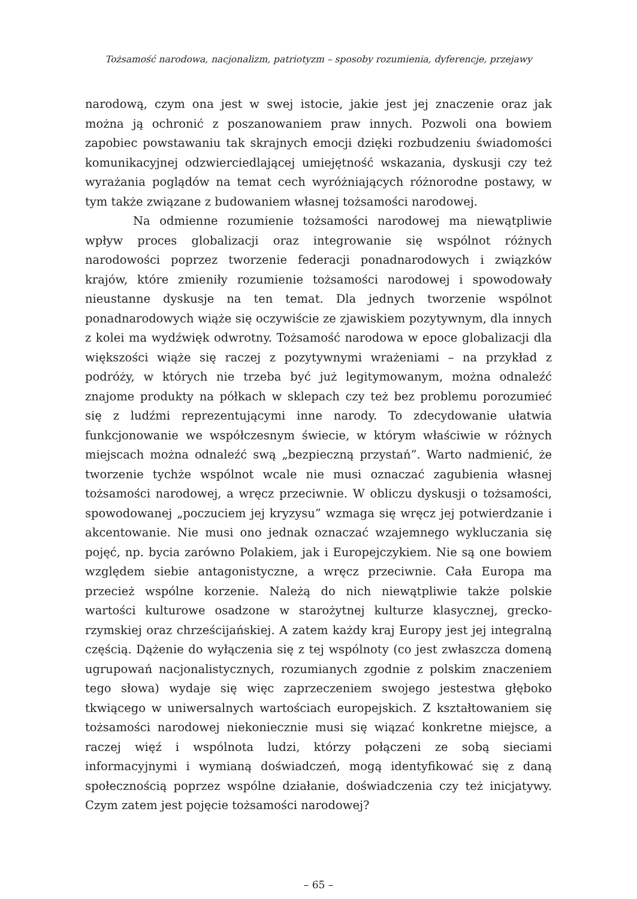Tożsamość narodowa, nacjonalizm, patriotyzm – sposoby rozumienia, dyferencje, przejawy
narodową, czym ona jest w swej istocie, jakie jest jej znaczenie oraz jak można ją ochronić z poszanowaniem praw innych. Pozwoli ona bowiem zapobiec powstawaniu tak skrajnych emocji dzięki rozbudzeniu świadomości komunikacyjnej odzwierciedlającej umiejętność wskazania, dyskusji czy też wyrażania poglądów na temat cech wyróżniających różnorodne postawy, w tym także związane z budowaniem własnej tożsamości narodowej.
Na odmienne rozumienie tożsamości narodowej ma niewątpliwie wpływ proces globalizacji oraz integrowanie się wspólnot różnych narodowości poprzez tworzenie federacji ponadnarodowych i związków krajów, które zmieniły rozumienie tożsamości narodowej i spowodowały nieustanne dyskusje na ten temat. Dla jednych tworzenie wspólnot ponadnarodowych wiąże się oczywiście ze zjawiskiem pozytywnym, dla innych z kolei ma wydźwięk odwrotny. Tożsamość narodowa w epoce globalizacji dla większości wiąże się raczej z pozytywnymi wrażeniami – na przykład z podróży, w których nie trzeba być już legitymowanym, można odnaleźć znajome produkty na półkach w sklepach czy też bez problemu porozumieć się z ludźmi reprezentującymi inne narody. To zdecydowanie ułatwia funkcjonowanie we współczesnym świecie, w którym właściwie w różnych miejscach można odnaleźć swą „bezpieczną przystań”. Warto nadmienić, że tworzenie tychże wspólnot wcale nie musi oznaczać zagubienia własnej tożsamości narodowej, a wręcz przeciwnie. W obliczu dyskusji o tożsamości, spowodowanej „poczuciem jej kryzysu” wzmaga się wręcz jej potwierdzanie i akcentowanie. Nie musi ono jednak oznaczać wzajemnego wykluczania się pojęć, np. bycia zarówno Polakiem, jak i Europejczykiem. Nie są one bowiem względem siebie antagonistyczne, a wręcz przeciwnie. Cała Europa ma przecież wspólne korzenie. Należą do nich niewątpliwie także polskie wartości kulturowe osadzone w starożytnej kulturze klasycznej, grecko-rzymskiej oraz chrześcijańskiej. A zatem każdy kraj Europy jest jej integralną częścią. Dążenie do wyłączenia się z tej wspólnoty (co jest zwłaszcza domeną ugrupowań nacjonalistycznych, rozumianych zgodnie z polskim znaczeniem tego słowa) wydaje się więc zaprzeczeniem swojego jestestwa głęboko tkwiącego w uniwersalnych wartościach europejskich. Z kształtowaniem się tożsamości narodowej niekoniecznie musi się wiązać konkretne miejsce, a raczej więź i wspólnota ludzi, którzy połączeni ze sobą sieciami informacyjnymi i wymianą doświadczeń, mogą identyfikować się z daną społecznością poprzez wspólne działanie, doświadczenia czy też inicjatywy. Czym zatem jest pojęcie tożsamości narodowej?
– 65 –